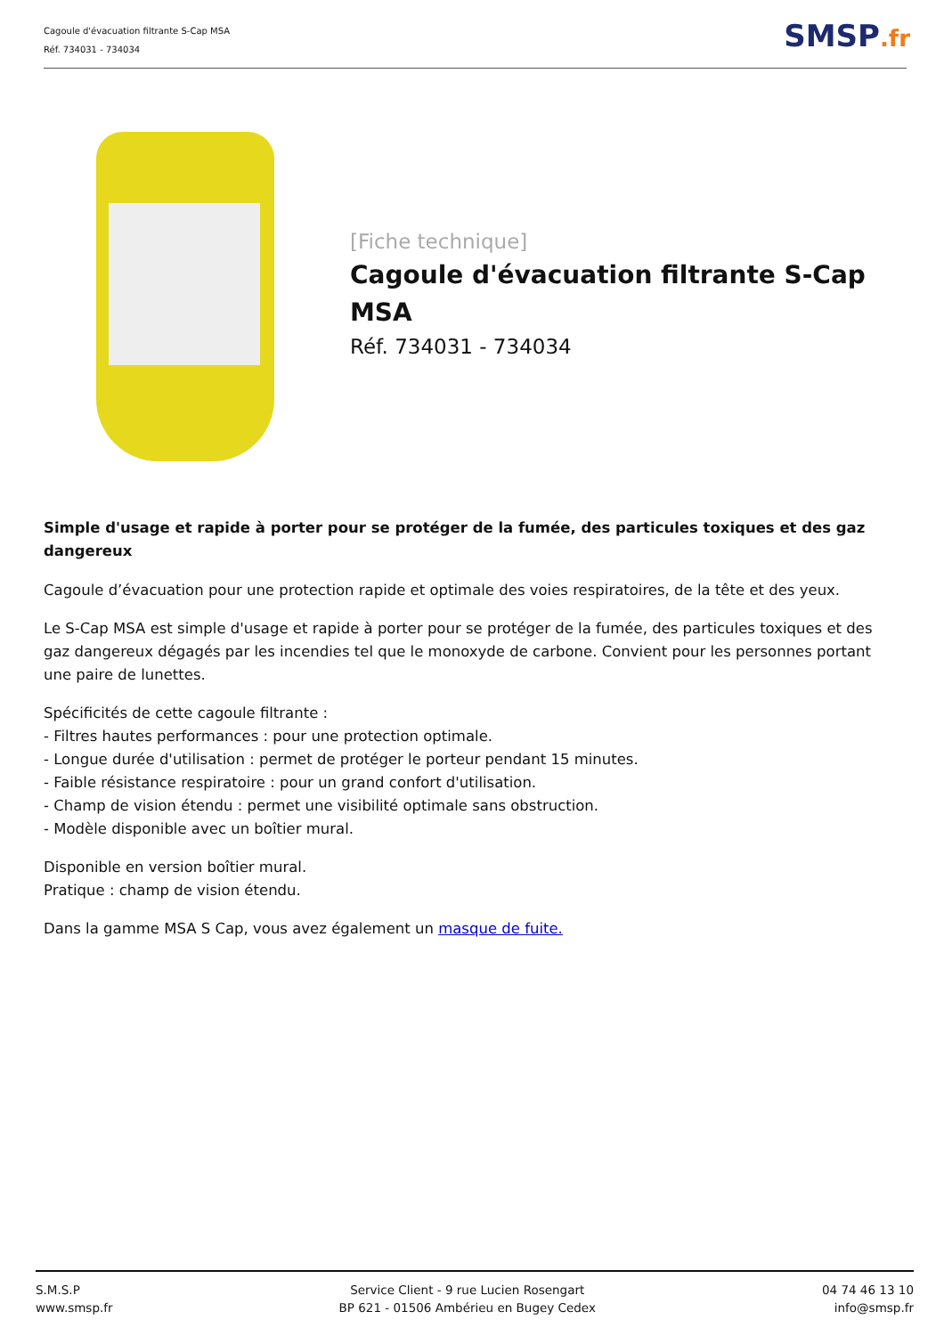Cagoule d'évacuation filtrante S-Cap MSA
Réf. 734031 - 734034
SMSP.fr
[Fiche technique]
Cagoule d'évacuation filtrante S-Cap MSA
Réf. 734031 - 734034
Simple d'usage et rapide à porter pour se protéger de la fumée, des particules toxiques et des gaz dangereux
Cagoule d’évacuation pour une protection rapide et optimale des voies respiratoires, de la tête et des yeux.
Le S-Cap MSA est simple d'usage et rapide à porter pour se protéger de la fumée, des particules toxiques et des gaz dangereux dégagés par les incendies tel que le monoxyde de carbone. Convient pour les personnes portant une paire de lunettes.
Spécificités de cette cagoule filtrante :
- Filtres hautes performances : pour une protection optimale.
- Longue durée d'utilisation : permet de protéger le porteur pendant 15 minutes.
- Faible résistance respiratoire : pour un grand confort d'utilisation.
- Champ de vision étendu : permet une visibilité optimale sans obstruction.
- Modèle disponible avec un boîtier mural.
Disponible en version boîtier mural.
Pratique : champ de vision étendu.
Dans la gamme MSA S Cap, vous avez également un masque de fuite.
S.M.S.P
www.smsp.fr
Service Client - 9 rue Lucien Rosengart
BP 621 - 01506 Ambérieu en Bugey Cedex
04 74 46 13 10
info@smsp.fr